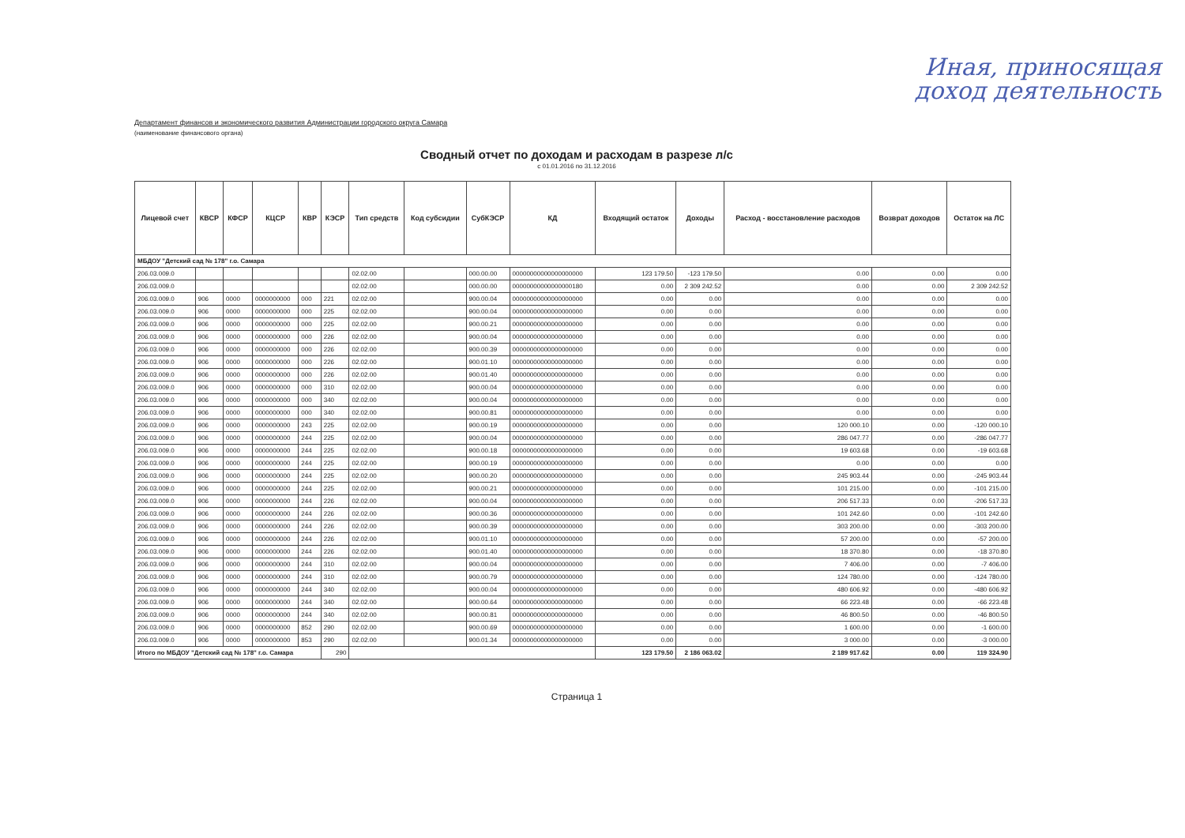Иная, приносящая
доход деятельность
Департамент финансов и экономического развития Администрации городского округа Самара
(наименование финансового органа)
Сводный отчет по доходам и расходам в разрезе л/с
с 01.01.2016 по 31.12.2016
| Лицевой счет | КВСР | КФСР | КЦСР | КВР | КЭСР | Тип средств | Код субсидии | СубКЭСР | КД | Входящий остаток | Доходы | Расход - восстановление расходов | Возврат доходов | Остаток на ЛС |
| --- | --- | --- | --- | --- | --- | --- | --- | --- | --- | --- | --- | --- | --- | --- |
| МБДОУ "Детский сад № 178" г.о. Самара | | | | | | | | | | | | | | |
| 206.03.009.0 | | | | | | 02.02.00 | | 000.00.00 | 00000000000000000000 | 123 179.50 | -123 179.50 | 0.00 | 0.00 | 0.00 |
| 206.03.009.0 | | | | | | 02.02.00 | | 000.00.00 | 00000000000000000180 | 0.00 | 2 309 242.52 | 0.00 | 0.00 | 2 309 242.52 |
| 206.03.009.0 | 906 | 0000 | 0000000000 | 000 | 221 | 02.02.00 | | 900.00.04 | 00000000000000000000 | 0.00 | 0.00 | 0.00 | 0.00 | 0.00 |
| 206.03.009.0 | 906 | 0000 | 0000000000 | 000 | 225 | 02.02.00 | | 900.00.04 | 00000000000000000000 | 0.00 | 0.00 | 0.00 | 0.00 | 0.00 |
| 206.03.009.0 | 906 | 0000 | 0000000000 | 000 | 225 | 02.02.00 | | 900.00.21 | 00000000000000000000 | 0.00 | 0.00 | 0.00 | 0.00 | 0.00 |
| 206.03.009.0 | 906 | 0000 | 0000000000 | 000 | 226 | 02.02.00 | | 900.00.04 | 00000000000000000000 | 0.00 | 0.00 | 0.00 | 0.00 | 0.00 |
| 206.03.009.0 | 906 | 0000 | 0000000000 | 000 | 226 | 02.02.00 | | 900.00.39 | 00000000000000000000 | 0.00 | 0.00 | 0.00 | 0.00 | 0.00 |
| 206.03.009.0 | 906 | 0000 | 0000000000 | 000 | 226 | 02.02.00 | | 900.01.10 | 00000000000000000000 | 0.00 | 0.00 | 0.00 | 0.00 | 0.00 |
| 206.03.009.0 | 906 | 0000 | 0000000000 | 000 | 226 | 02.02.00 | | 900.01.40 | 00000000000000000000 | 0.00 | 0.00 | 0.00 | 0.00 | 0.00 |
| 206.03.009.0 | 906 | 0000 | 0000000000 | 000 | 310 | 02.02.00 | | 900.00.04 | 00000000000000000000 | 0.00 | 0.00 | 0.00 | 0.00 | 0.00 |
| 206.03.009.0 | 906 | 0000 | 0000000000 | 000 | 340 | 02.02.00 | | 900.00.04 | 00000000000000000000 | 0.00 | 0.00 | 0.00 | 0.00 | 0.00 |
| 206.03.009.0 | 906 | 0000 | 0000000000 | 000 | 340 | 02.02.00 | | 900.00.81 | 00000000000000000000 | 0.00 | 0.00 | 0.00 | 0.00 | 0.00 |
| 206.03.009.0 | 906 | 0000 | 0000000000 | 243 | 225 | 02.02.00 | | 900.00.19 | 00000000000000000000 | 0.00 | 0.00 | 120 000.10 | 0.00 | -120 000.10 |
| 206.03.009.0 | 906 | 0000 | 0000000000 | 244 | 225 | 02.02.00 | | 900.00.04 | 00000000000000000000 | 0.00 | 0.00 | 286 047.77 | 0.00 | -286 047.77 |
| 206.03.009.0 | 906 | 0000 | 0000000000 | 244 | 225 | 02.02.00 | | 900.00.18 | 00000000000000000000 | 0.00 | 0.00 | 19 603.68 | 0.00 | -19 603.68 |
| 206.03.009.0 | 906 | 0000 | 0000000000 | 244 | 225 | 02.02.00 | | 900.00.19 | 00000000000000000000 | 0.00 | 0.00 | 0.00 | 0.00 | 0.00 |
| 206.03.009.0 | 906 | 0000 | 0000000000 | 244 | 225 | 02.02.00 | | 900.00.20 | 00000000000000000000 | 0.00 | 0.00 | 245 903.44 | 0.00 | -245 903.44 |
| 206.03.009.0 | 906 | 0000 | 0000000000 | 244 | 225 | 02.02.00 | | 900.00.21 | 00000000000000000000 | 0.00 | 0.00 | 101 215.00 | 0.00 | -101 215.00 |
| 206.03.009.0 | 906 | 0000 | 0000000000 | 244 | 226 | 02.02.00 | | 900.00.04 | 00000000000000000000 | 0.00 | 0.00 | 206 517.33 | 0.00 | -206 517.33 |
| 206.03.009.0 | 906 | 0000 | 0000000000 | 244 | 226 | 02.02.00 | | 900.00.36 | 00000000000000000000 | 0.00 | 0.00 | 101 242.60 | 0.00 | -101 242.60 |
| 206.03.009.0 | 906 | 0000 | 0000000000 | 244 | 226 | 02.02.00 | | 900.00.39 | 00000000000000000000 | 0.00 | 0.00 | 303 200.00 | 0.00 | -303 200.00 |
| 206.03.009.0 | 906 | 0000 | 0000000000 | 244 | 226 | 02.02.00 | | 900.01.10 | 00000000000000000000 | 0.00 | 0.00 | 57 200.00 | 0.00 | -57 200.00 |
| 206.03.009.0 | 906 | 0000 | 0000000000 | 244 | 226 | 02.02.00 | | 900.01.40 | 00000000000000000000 | 0.00 | 0.00 | 18 370.80 | 0.00 | -18 370.80 |
| 206.03.009.0 | 906 | 0000 | 0000000000 | 244 | 310 | 02.02.00 | | 900.00.04 | 00000000000000000000 | 0.00 | 0.00 | 7 406.00 | 0.00 | -7 406.00 |
| 206.03.009.0 | 906 | 0000 | 0000000000 | 244 | 310 | 02.02.00 | | 900.00.79 | 00000000000000000000 | 0.00 | 0.00 | 124 780.00 | 0.00 | -124 780.00 |
| 206.03.009.0 | 906 | 0000 | 0000000000 | 244 | 340 | 02.02.00 | | 900.00.04 | 00000000000000000000 | 0.00 | 0.00 | 480 606.92 | 0.00 | -480 606.92 |
| 206.03.009.0 | 906 | 0000 | 0000000000 | 244 | 340 | 02.02.00 | | 900.00.64 | 00000000000000000000 | 0.00 | 0.00 | 66 223.48 | 0.00 | -66 223.48 |
| 206.03.009.0 | 906 | 0000 | 0000000000 | 244 | 340 | 02.02.00 | | 900.00.81 | 00000000000000000000 | 0.00 | 0.00 | 46 800.50 | 0.00 | -46 800.50 |
| 206.03.009.0 | 906 | 0000 | 0000000000 | 852 | 290 | 02.02.00 | | 900.00.69 | 00000000000000000000 | 0.00 | 0.00 | 1 600.00 | 0.00 | -1 600.00 |
| 206.03.009.0 | 906 | 0000 | 0000000000 | 853 | 290 | 02.02.00 | | 900.01.34 | 00000000000000000000 | 0.00 | 0.00 | 3 000.00 | 0.00 | -3 000.00 |
| Итого по МБДОУ "Детский сад № 178" г.о. Самара | | | | | 290 | | | | | 123 179.50 | 2 186 063.02 | 2 189 917.62 | 0.00 | 119 324.90 |
Страница 1